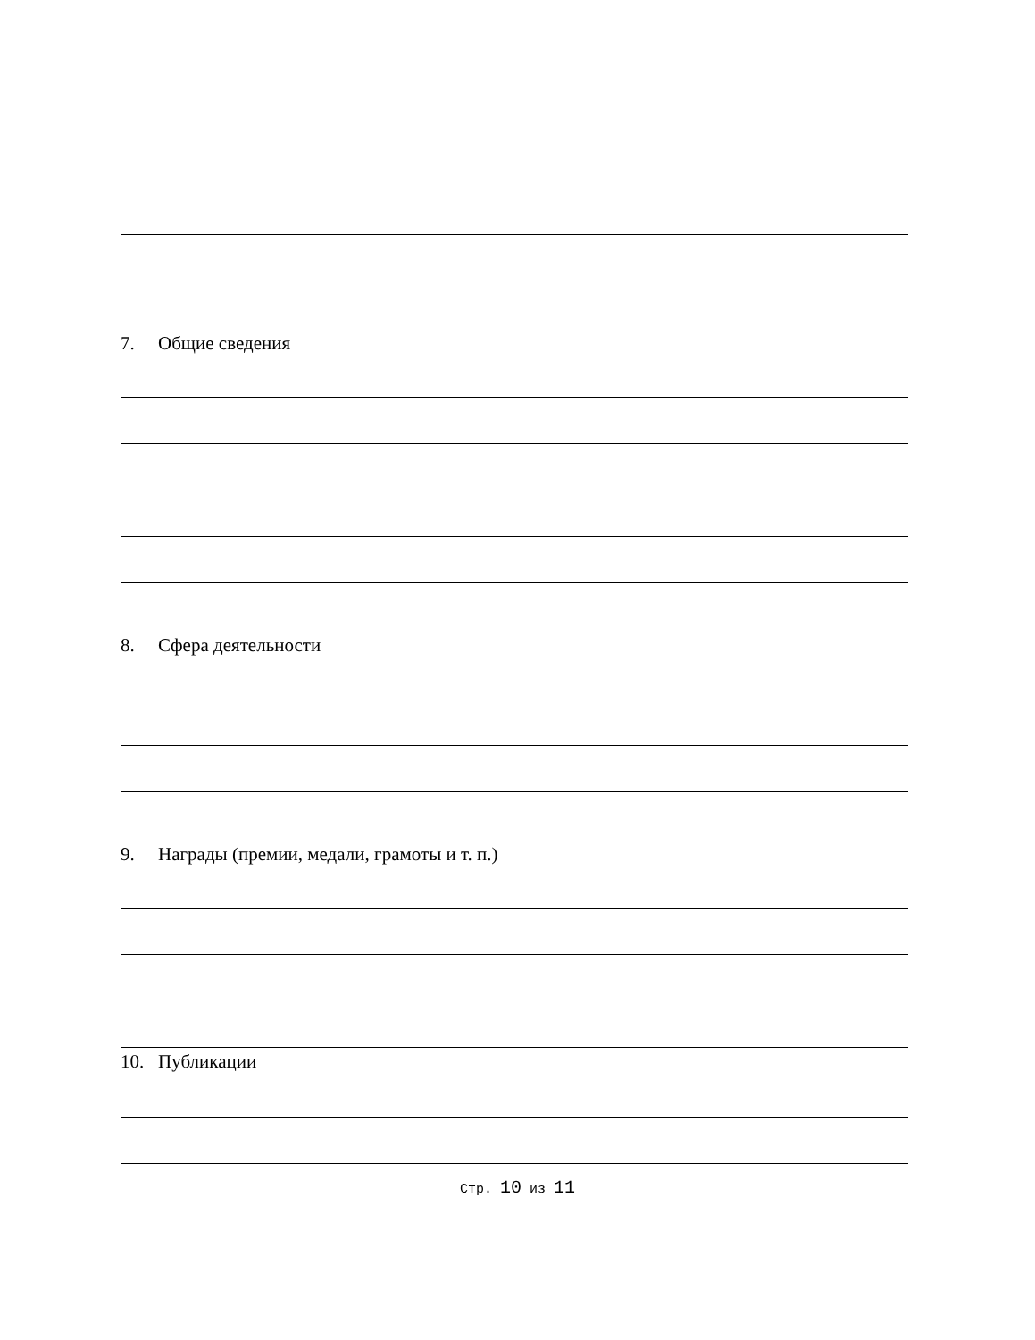7. Общие сведения
8. Сфера деятельности
9. Награды (премии, медали, грамоты и т. п.)
10. Публикации
Стр. 10 из 11